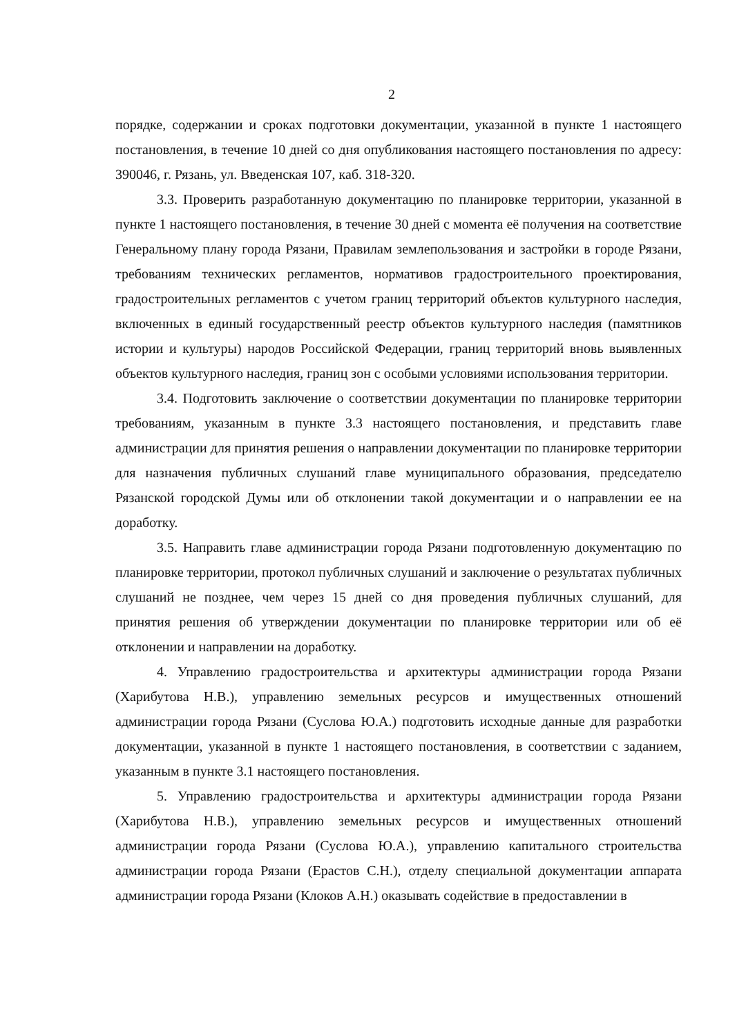2
порядке, содержании и сроках подготовки документации, указанной в пункте 1 настоящего постановления, в течение 10 дней со дня опубликования настоящего постановления по адресу: 390046, г. Рязань, ул. Введенская 107, каб. 318-320.
3.3. Проверить разработанную документацию по планировке территории, указанной в пункте 1 настоящего постановления, в течение 30 дней с момента её получения на соответствие Генеральному плану города Рязани, Правилам землепользования и застройки в городе Рязани, требованиям технических регламентов, нормативов градостроительного проектирования, градостроительных регламентов с учетом границ территорий объектов культурного наследия, включенных в единый государственный реестр объектов культурного наследия (памятников истории и культуры) народов Российской Федерации, границ территорий вновь выявленных объектов культурного наследия, границ зон с особыми условиями использования территории.
3.4. Подготовить заключение о соответствии документации по планировке территории требованиям, указанным в пункте 3.3 настоящего постановления, и представить главе администрации для принятия решения о направлении документации по планировке территории для назначения публичных слушаний главе муниципального образования, председателю Рязанской городской Думы или об отклонении такой документации и о направлении ее на доработку.
3.5. Направить главе администрации города Рязани подготовленную документацию по планировке территории, протокол публичных слушаний и заключение о результатах публичных слушаний не позднее, чем через 15 дней со дня проведения публичных слушаний, для принятия решения об утверждении документации по планировке территории или об её отклонении и направлении на доработку.
4. Управлению градостроительства и архитектуры администрации города Рязани (Харибутова Н.В.), управлению земельных ресурсов и имущественных отношений администрации города Рязани (Суслова Ю.А.) подготовить исходные данные для разработки документации, указанной в пункте 1 настоящего постановления, в соответствии с заданием, указанным в пункте 3.1 настоящего постановления.
5. Управлению градостроительства и архитектуры администрации города Рязани (Харибутова Н.В.), управлению земельных ресурсов и имущественных отношений администрации города Рязани (Суслова Ю.А.), управлению капитального строительства администрации города Рязани (Ерастов С.Н.), отделу специальной документации аппарата администрации города Рязани (Клоков А.Н.) оказывать содействие в предоставлении в